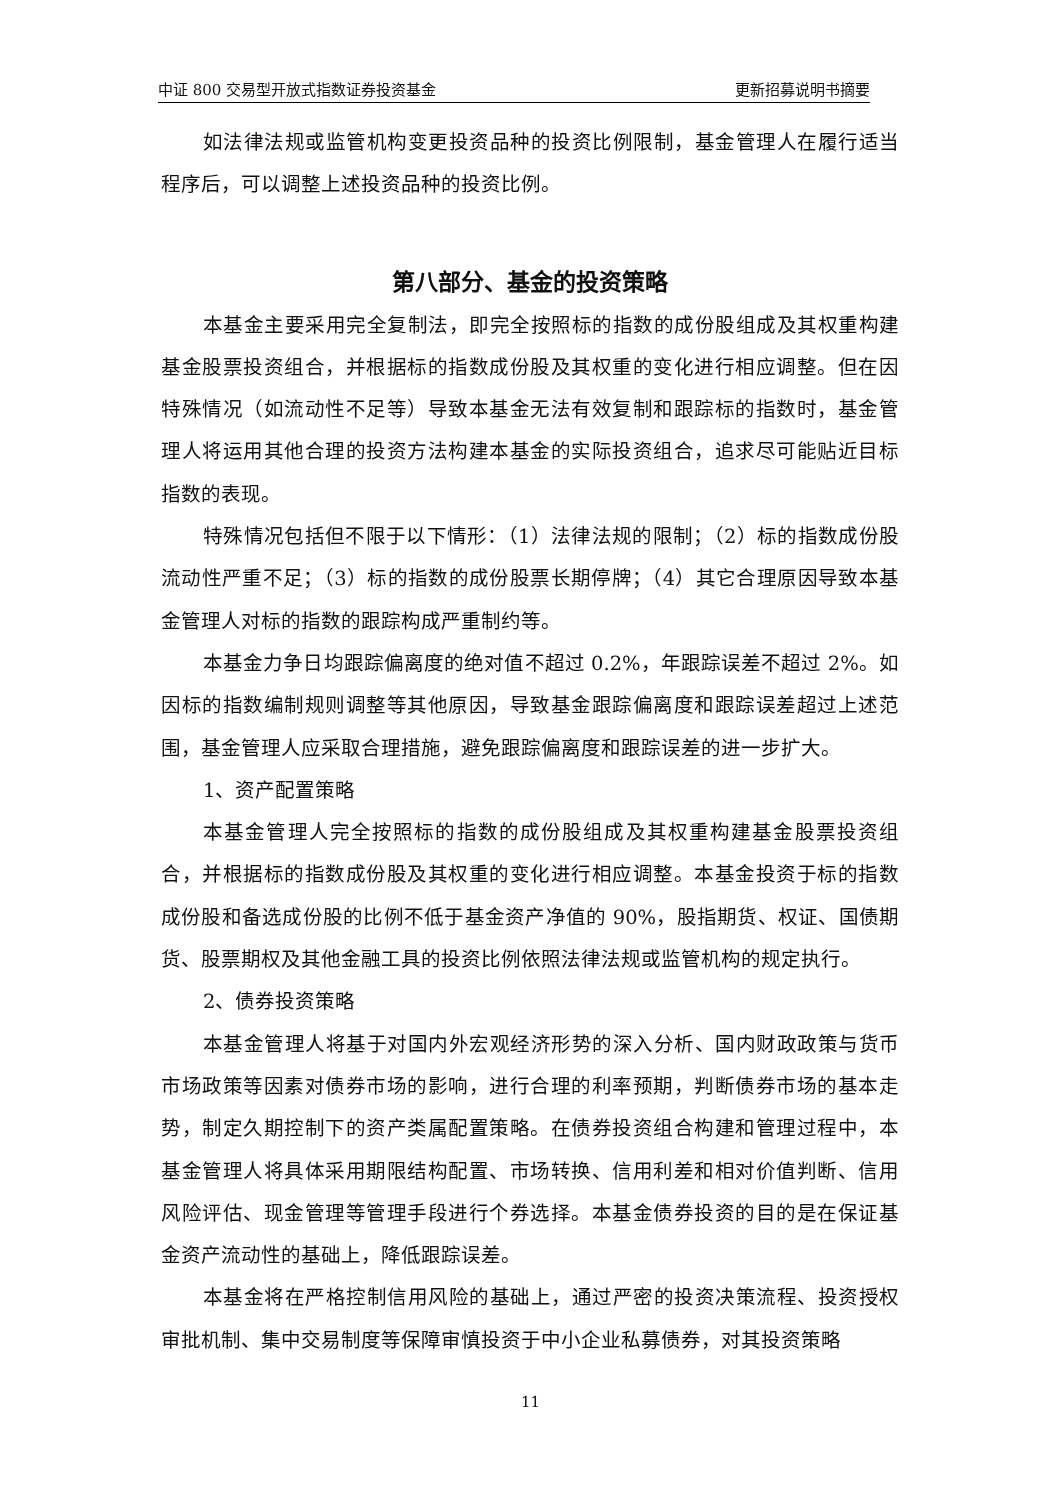中证 800 交易型开放式指数证券投资基金 更新招募说明书摘要
如法律法规或监管机构变更投资品种的投资比例限制，基金管理人在履行适当程序后，可以调整上述投资品种的投资比例。
第八部分、基金的投资策略
本基金主要采用完全复制法，即完全按照标的指数的成份股组成及其权重构建基金股票投资组合，并根据标的指数成份股及其权重的变化进行相应调整。但在因特殊情况（如流动性不足等）导致本基金无法有效复制和跟踪标的指数时，基金管理人将运用其他合理的投资方法构建本基金的实际投资组合，追求尽可能贴近目标指数的表现。
特殊情况包括但不限于以下情形：（1）法律法规的限制；（2）标的指数成份股流动性严重不足；（3）标的指数的成份股票长期停牌；（4）其它合理原因导致本基金管理人对标的指数的跟踪构成严重制约等。
本基金力争日均跟踪偏离度的绝对值不超过 0.2%，年跟踪误差不超过 2%。如因标的指数编制规则调整等其他原因，导致基金跟踪偏离度和跟踪误差超过上述范围，基金管理人应采取合理措施，避免跟踪偏离度和跟踪误差的进一步扩大。
1、资产配置策略
本基金管理人完全按照标的指数的成份股组成及其权重构建基金股票投资组合，并根据标的指数成份股及其权重的变化进行相应调整。本基金投资于标的指数成份股和备选成份股的比例不低于基金资产净值的 90%，股指期货、权证、国债期货、股票期权及其他金融工具的投资比例依照法律法规或监管机构的规定执行。
2、债券投资策略
本基金管理人将基于对国内外宏观经济形势的深入分析、国内财政政策与货币市场政策等因素对债券市场的影响，进行合理的利率预期，判断债券市场的基本走势，制定久期控制下的资产类属配置策略。在债券投资组合构建和管理过程中，本基金管理人将具体采用期限结构配置、市场转换、信用利差和相对价值判断、信用风险评估、现金管理等管理手段进行个券选择。本基金债券投资的目的是在保证基金资产流动性的基础上，降低跟踪误差。
本基金将在严格控制信用风险的基础上，通过严密的投资决策流程、投资授权审批机制、集中交易制度等保障审慎投资于中小企业私募债券，对其投资策略
11